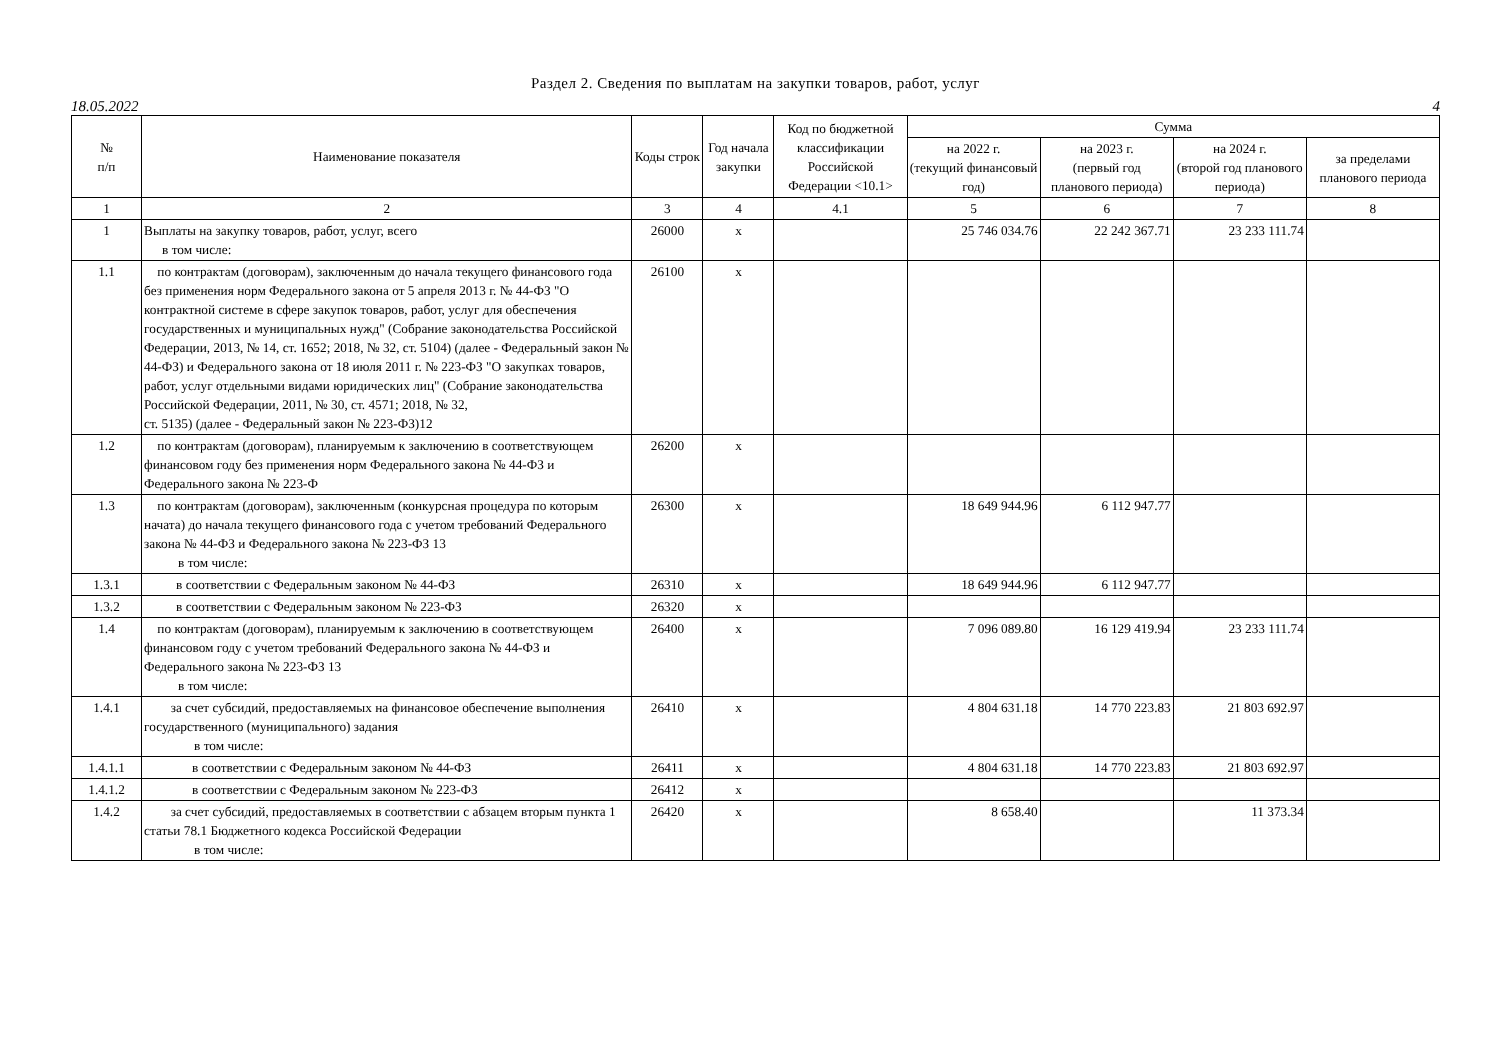Раздел 2. Сведения по выплатам на закупки товаров, работ, услуг
18.05.2022 4
| № п/п | Наименование показателя | Коды строк | Год начала закупки | Код по бюджетной классификации Российской Федерации <10.1> | Сумма | | | |
| --- | --- | --- | --- | --- | --- | --- | --- | --- |
| | | | | | на 2022 г. (текущий финансовый год) | на 2023 г. (первый год планового периода) | на 2024 г. (второй год планового периода) | за пределами планового периода |
| 1 | 2 | 3 | 4 | 4.1 | 5 | 6 | 7 | 8 |
| 1 | Выплаты на закупку товаров, работ, услуг, всего в том числе: | 26000 | x | | 25 746 034.76 | 22 242 367.71 | 23 233 111.74 | |
| 1.1 | по контрактам (договорам), заключенным до начала текущего финансового года без применения норм Федерального закона от 5 апреля 2013 г. № 44-ФЗ "О контрактной системе в сфере закупок товаров, работ, услуг для обеспечения государственных и муниципальных нужд" (Собрание законодательства Российской Федерации, 2013, № 14, ст. 1652; 2018, № 32, ст. 5104) (далее - Федеральный закон № 44-ФЗ) и Федерального закона от 18 июля 2011 г. № 223-ФЗ "О закупках товаров, работ, услуг отдельными видами юридических лиц" (Собрание законодательства Российской Федерации, 2011, № 30, ст. 4571; 2018, № 32, ст. 5135) (далее - Федеральный закон № 223-ФЗ)12 | 26100 | x | | | | | |
| 1.2 | по контрактам (договорам), планируемым к заключению в соответствующем финансовом году без применения норм Федерального закона № 44-ФЗ и Федерального закона № 223-Ф | 26200 | x | | | | | |
| 1.3 | по контрактам (договорам), заключенным (конкурсная процедура по которым начата) до начала текущего финансового года с учетом требований Федерального закона № 44-ФЗ и Федерального закона № 223-ФЗ 13 в том числе: | 26300 | x | | 18 649 944.96 | 6 112 947.77 | | |
| 1.3.1 | в соответствии с Федеральным законом № 44-ФЗ | 26310 | x | | 18 649 944.96 | 6 112 947.77 | | |
| 1.3.2 | в соответствии с Федеральным законом № 223-ФЗ | 26320 | x | | | | | |
| 1.4 | по контрактам (договорам), планируемым к заключению в соответствующем финансовом году с учетом требований Федерального закона № 44-ФЗ и Федерального закона № 223-ФЗ 13 в том числе: | 26400 | x | | 7 096 089.80 | 16 129 419.94 | 23 233 111.74 | |
| 1.4.1 | за счет субсидий, предоставляемых на финансовое обеспечение выполнения государственного (муниципального) задания в том числе: | 26410 | x | | 4 804 631.18 | 14 770 223.83 | 21 803 692.97 | |
| 1.4.1.1 | в соответствии с Федеральным законом № 44-ФЗ | 26411 | x | | 4 804 631.18 | 14 770 223.83 | 21 803 692.97 | |
| 1.4.1.2 | в соответствии с Федеральным законом № 223-ФЗ | 26412 | x | | | | | |
| 1.4.2 | за счет субсидий, предоставляемых в соответствии с абзацем вторым пункта 1 статьи 78.1 Бюджетного кодекса Российской Федерации в том числе: | 26420 | x | | 8 658.40 | | 11 373.34 | |